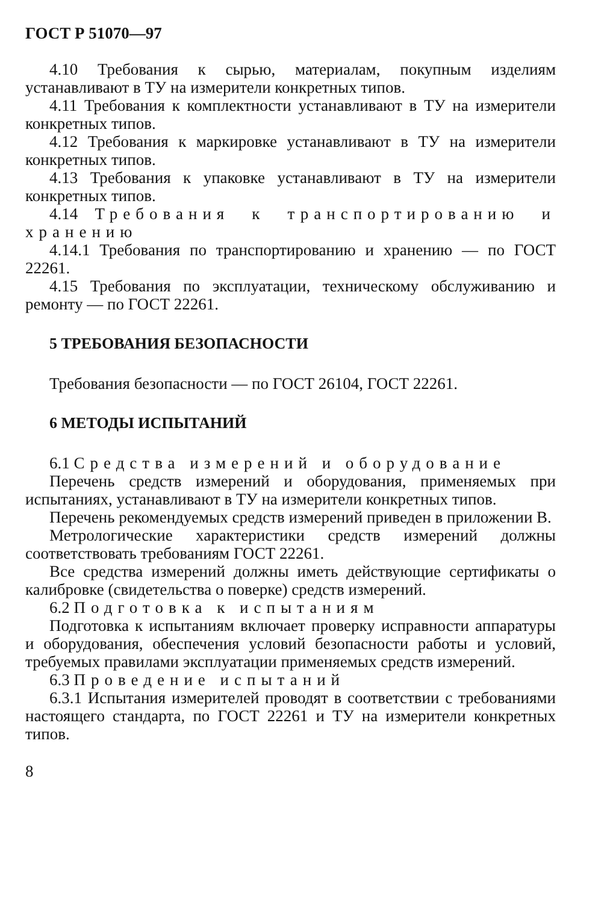ГОСТ Р 51070—97
4.10 Требования к сырью, материалам, покупным изделиям устанавливают в ТУ на измерители конкретных типов.
4.11 Требования к комплектности устанавливают в ТУ на измерители конкретных типов.
4.12 Требования к маркировке устанавливают в ТУ на измерители конкретных типов.
4.13 Требования к упаковке устанавливают в ТУ на измерители конкретных типов.
4.14 Требования к транспортированию и хранению
4.14.1 Требования по транспортированию и хранению — по ГОСТ 22261.
4.15 Требования по эксплуатации, техническому обслуживанию и ремонту — по ГОСТ 22261.
5 ТРЕБОВАНИЯ БЕЗОПАСНОСТИ
Требования безопасности — по ГОСТ 26104, ГОСТ 22261.
6 МЕТОДЫ ИСПЫТАНИЙ
6.1 Средства измерений и оборудование
Перечень средств измерений и оборудования, применяемых при испытаниях, устанавливают в ТУ на измерители конкретных типов.
Перечень рекомендуемых средств измерений приведен в приложении В.
Метрологические характеристики средств измерений должны соответствовать требованиям ГОСТ 22261.
Все средства измерений должны иметь действующие сертификаты о калибровке (свидетельства о поверке) средств измерений.
6.2 Подготовка к испытаниям
Подготовка к испытаниям включает проверку исправности аппаратуры и оборудования, обеспечения условий безопасности работы и условий, требуемых правилами эксплуатации применяемых средств измерений.
6.3 Проведение испытаний
6.3.1 Испытания измерителей проводят в соответствии с требованиями настоящего стандарта, по ГОСТ 22261 и ТУ на измерители конкретных типов.
8